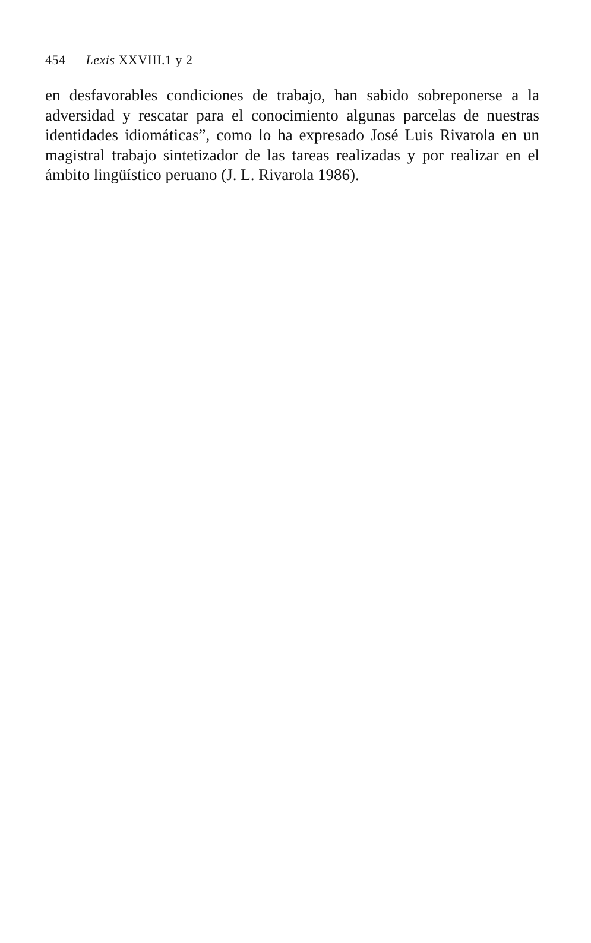454 Lexis XXVIII.1 y 2
en desfavorables condiciones de trabajo, han sabido sobreponerse a la adversidad y rescatar para el conocimiento algunas parcelas de nuestras identidades idiomáticas”, como lo ha expresado José Luis Rivarola en un magistral trabajo sintetizador de las tareas realizadas y por realizar en el ámbito lingüístico peruano (J. L. Rivarola 1986).